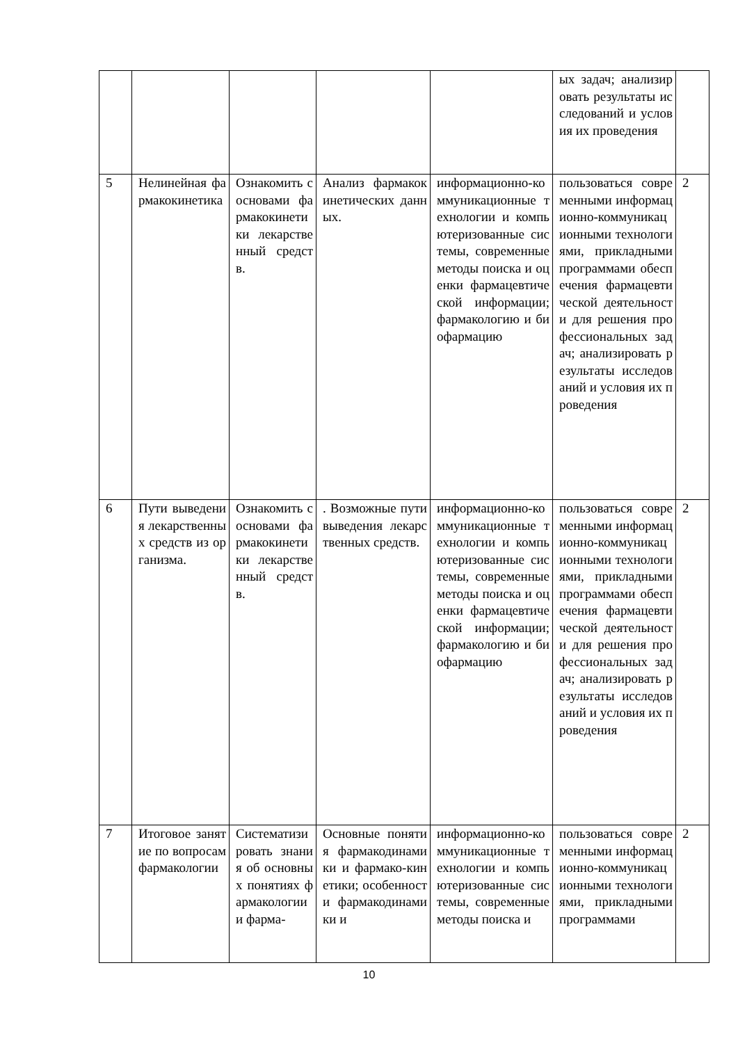| | | | | | ых задач; анализировать результаты исследований и условия их проведения | |
| 5 | Нелинейная фармакокинетика | Ознакомить с основами фармакокинетики лекарственный средств. | Анализ фармакокинетических данных. | информационно-коммуникационные технологии и компьютеризованные системы, современные методы поиска и оценки фармацевтической информации; фармакологию и биофармацию | пользоваться современными информационно-коммуникационными технологиями, прикладными программами обеспечения фармацевтической деятельности для решения профессиональных задач; анализировать результаты исследований и условия их проведения | 2 |
| 6 | Пути выведения лекарственных средств из организма. | Ознакомить с основами фармакокинетики лекарственный средств. | . Возможные пути выведения лекарственных средств. | информационно-коммуникационные технологии и компьютеризованные системы, современные методы поиска и оценки фармацевтической информации; фармакологию и биофармацию | пользоваться современными информационно-коммуникационными технологиями, прикладными программами обеспечения фармацевтической деятельности для решения профессиональных задач; анализировать результаты исследований и условия их проведения | 2 |
| 7 | Итоговое занятие по вопросам фармакологии | Систематизировать знания об основных понятиях фармакологии и фарма- | Основные понятия фармакодинамики и фармако-кинетики; особенности фармакодинамики и | информационно-коммуникационные технологии и компьютеризованные системы, современные методы поиска и | пользоваться современными информационно-коммуникационными технологиями, прикладными программами | 2 |
10